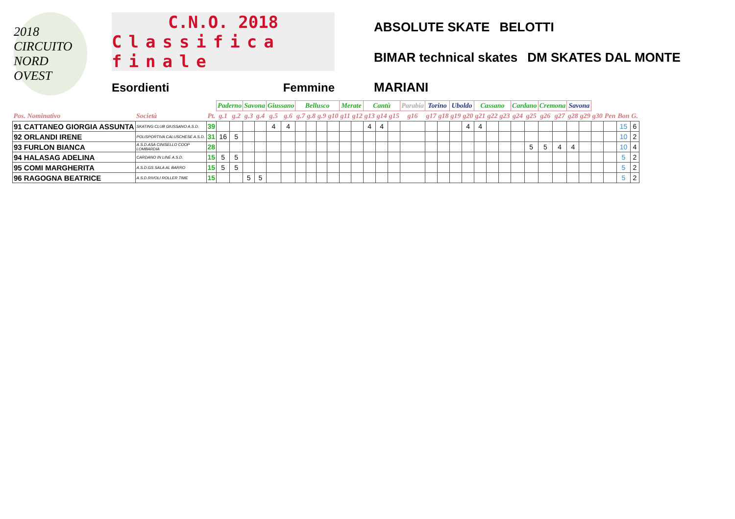2018 CIRCUITO NORD OVEST
C.N.O. 2018
Classifica finale
Esordienti Femmine
ABSOLUTE SKATE BELOTTI BIMAR technical skates DM SKATES DAL MONTE MARIANI
| | | | Paderno | | Savona | | Giussano | | Bellusco | | | | Merate | | Cantù | | | Parabia | Torino | | Uboldo | | Cassano | | | Cardano | | Cremona | | Savona | | | | | |
| Pos. Nominativo | Società | Pt. | g.1 | g.2 | g.3 | g.4 | g.5 | g.6 | g.7 | g.8 | g.9 | g10 | g11 | g12 | g13 | g14 | g15 | g16 | g17 | g18 | g19 | g20 | g21 | g22 | g23 | g24 | g25 | g26 | g27 | g28 | g29 | g30 | Pen | Bon | G. |
| 91 CATTANEO GIORGIA ASSUNTA | SKATING CLUB GIUSSANO A.S.D. | 39 | | | | | 4 | 4 | | | | | | | 4 | 4 | | | | | | 4 | 4 | | | | | | | | | | | 15 | 6 |
| 92 ORLANDI IRENE | POLISPORTIVA CALUSCHESE A.S.D. | 31 | 16 | 5 | | | | | | | | | | | | | | | | | | | | | | | | | | | | | | 10 | 2 |
| 93 FURLON BIANCA | A.S.D.ASA CINISELLO COOP LOMBARDIA | 28 | | | | | | | | | | | | | | | | | | | | | | | | | 5 | 5 | 4 | 4 | | | | 10 | 4 |
| 94 HALASAG ADELINA | CARDANO IN LINE A.S.D. | 15 | 5 | 5 | | | | | | | | | | | | | | | | | | | | | | | | | | | | | | 5 | 2 |
| 95 COMI MARGHERITA | A.S.D.GS SALA AL BARRO | 15 | 5 | 5 | | | | | | | | | | | | | | | | | | | | | | | | | | | | | | 5 | 2 |
| 96 RAGOGNA BEATRICE | A.S.D.RIVOLI ROLLER TIME | 15 | | | 5 | 5 | | | | | | | | | | | | | | | | | | | | | | | | | | | | 5 | 2 |